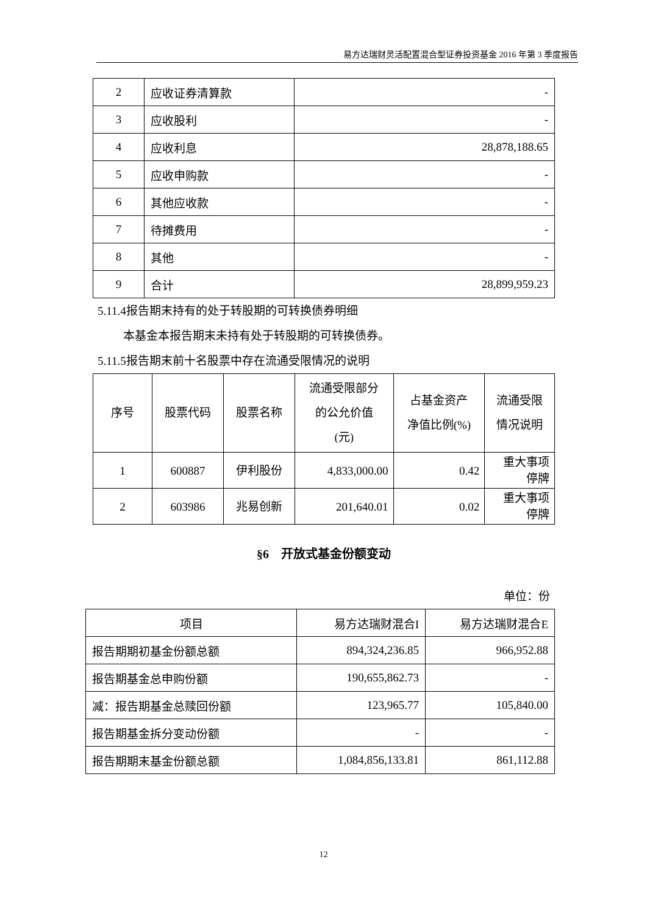易方达瑞财灵活配置混合型证券投资基金 2016 年第 3 季度报告
| 2 | 应收证券清算款 | - |
| 3 | 应收股利 | - |
| 4 | 应收利息 | 28,878,188.65 |
| 5 | 应收申购款 | - |
| 6 | 其他应收款 | - |
| 7 | 待摊费用 | - |
| 8 | 其他 | - |
| 9 | 合计 | 28,899,959.23 |
5.11.4报告期末持有的处于转股期的可转换债券明细
本基金本报告期末未持有处于转股期的可转换债券。
5.11.5报告期末前十名股票中存在流通受限情况的说明
| 序号 | 股票代码 | 股票名称 | 流通受限部分 的公允价值 (元) | 占基金资产 净值比例(%) | 流通受限 情况说明 |
| --- | --- | --- | --- | --- | --- |
| 1 | 600887 | 伊利股份 | 4,833,000.00 | 0.42 | 重大事项 停牌 |
| 2 | 603986 | 兆易创新 | 201,640.01 | 0.02 | 重大事项 停牌 |
§6　开放式基金份额变动
单位：份
| 项目 | 易方达瑞财混合I | 易方达瑞财混合E |
| 报告期期初基金份额总额 | 894,324,236.85 | 966,952.88 |
| 报告期基金总申购份额 | 190,655,862.73 | - |
| 减：报告期基金总赎回份额 | 123,965.77 | 105,840.00 |
| 报告期基金拆分变动份额 | - | - |
| 报告期期末基金份额总额 | 1,084,856,133.81 | 861,112.88 |
12